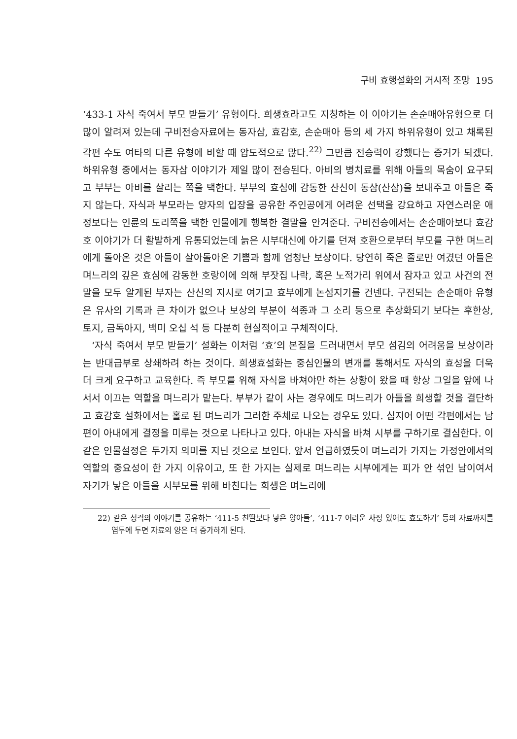구비 효행설화의 거시적 조망 195
‘433-1 자식 죽여서 부모 받들기’ 유형이다. 희생효라고도 지칭하는 이 이야기는 손순매아유형으로 더 많이 알려져 있는데 구비전승자료에는 동자삼, 효감호, 손순매아 등의 세 가지 하위유형이 있고 채록된 각편 수도 여타의 다른 유형에 비할 때 압도적으로 많다.<sup>22)</sup> 그만큼 전승력이 강했다는 증거가 되겠다. 하위유형 중에서는 동자삼 이야기가 제일 많이 전승된다. 아비의 병치료를 위해 아들의 목숨이 요구되고 부부는 아비를 살리는 쪽을 택한다. 부부의 효심에 감동한 산신이 동삼(산삼)을 보내주고 아들은 죽지 않는다. 자식과 부모라는 양자의 입장을 공유한 주인공에게 어려운 선택을 강요하고 자연스러운 애정보다는 인륜의 도리쪽을 택한 인물에게 행복한 결말을 안겨준다. 구비전승에서는 손순매아보다 효감호 이야기가 더 활발하게 유통되었는데 늙은 시부대신에 아기를 던져 호환으로부터 부모를 구한 며느리에게 돌아온 것은 아들이 살아돌아온 기쁨과 함께 엄청난 보상이다. 당연히 죽은 줄로만 여겼던 아들은 며느리의 깊은 효심에 감동한 호랑이에 의해 부잣집 나락, 혹은 노적가리 위에서 잠자고 있고 사건의 전말을 모두 알게된 부자는 산신의 지시로 여기고 효부에게 논섬지기를 건넨다. 구전되는 손순매아 유형은 유사의 기록과 큰 차이가 없으나 보상의 부분이 석종과 그 소리 등으로 추상화되기 보다는 후한상, 토지, 금독아지, 백미 오십 석 등 다분히 현실적이고 구체적이다.
‘자식 죽여서 부모 받들기’ 설화는 이처럼 ‘효’의 본질을 드러내면서 부모 섬김의 어려움을 보상이라는 반대급부로 상쇄하려 하는 것이다. 희생효설화는 중심인물의 변개를 통해서도 자식의 효성을 더욱 더 크게 요구하고 교육한다. 즉 부모를 위해 자식을 바쳐야만 하는 상황이 왔을 때 항상 그일을 앞에 나서서 이끄는 역할을 며느리가 맡는다. 부부가 같이 사는 경우에도 며느리가 아들을 희생할 것을 결단하고 효감호 설화에서는 홀로 된 며느리가 그러한 주체로 나오는 경우도 있다. 심지어 어떤 각편에서는 남편이 아내에게 결정을 미루는 것으로 나타나고 있다. 아내는 자식을 바쳐 시부를 구하기로 결심한다. 이같은 인물설정은 두가지 의미를 지닌 것으로 보인다. 앞서 언급하였듯이 며느리가 가지는 가정안에서의 역할의 중요성이 한 가지 이유이고, 또 한 가지는 실제로 며느리는 시부에게는 피가 안 섞인 남이여서 자기가 낳은 아들을 시부모를 위해 바친다는 희생은 며느리에
22) 같은 성격의 이야기를 공유하는 ‘411-5 친딸보다 낳은 양아들’, ‘411-7 어려운 사정 있어도 효도하기’ 등의 자료까지를 염두에 두면 자료의 양은 더 증가하게 된다.